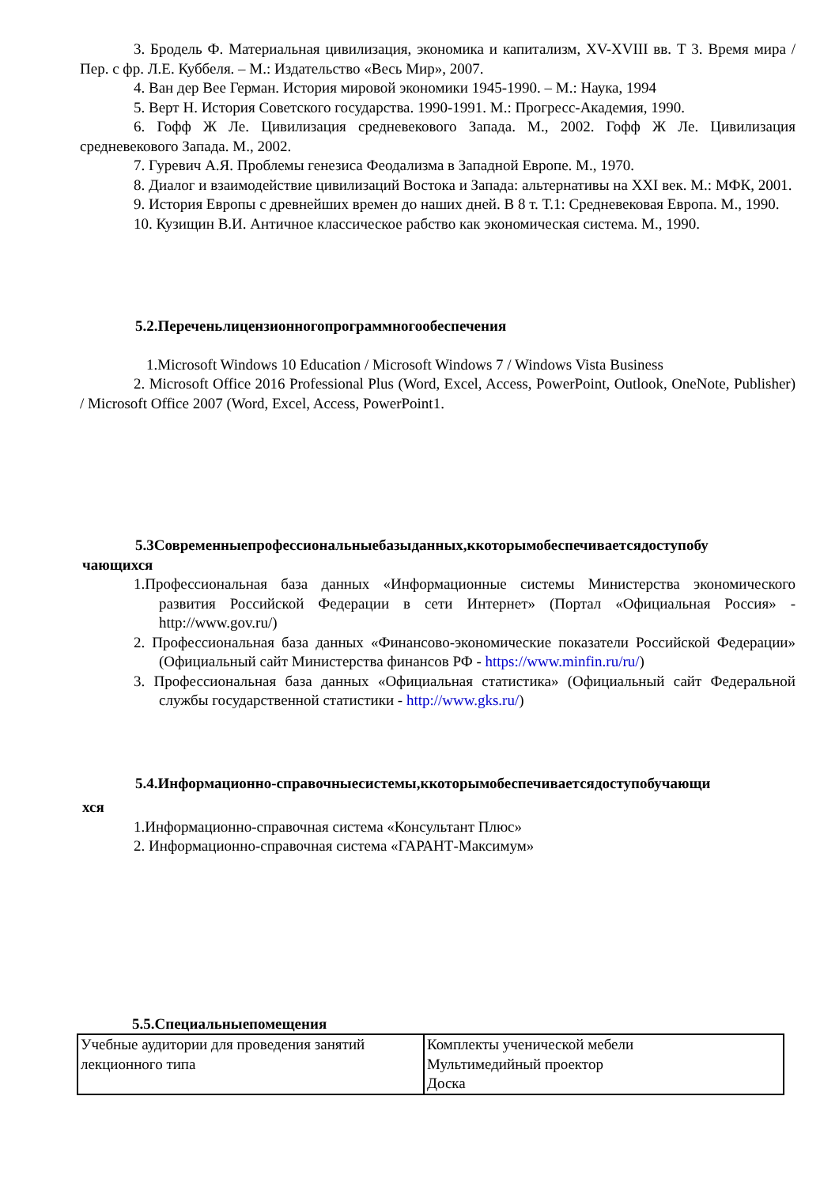3. Бродель Ф. Материальная цивилизация, экономика и капитализм, XV-XVIII вв. Т 3. Время мира / Пер. с фр. Л.Е. Куббеля. – М.: Издательство «Весь Мир», 2007.
4. Ван дер Вее Герман. История мировой экономики 1945-1990. – М.: Наука, 1994
5. Верт Н. История Советского государства. 1990-1991. М.: Прогресс-Академия, 1990.
6. Гофф Ж Ле. Цивилизация средневекового Запада. М., 2002. Гофф Ж Ле. Цивилизация средневекового Запада. М., 2002.
7. Гуревич А.Я. Проблемы генезиса Феодализма в Западной Европе. М., 1970.
8. Диалог и взаимодействие цивилизаций Востока и Запада: альтернативы на XXI век. М.: МФК, 2001.
9. История Европы с древнейших времен до наших дней. В 8 т. Т.1: Средневековая Европа. М., 1990.
10. Кузищин В.И. Античное классическое рабство как экономическая система. М., 1990.
5.2.Переченьлицензионногопрограммногообеспечения
1.Microsoft Windows 10 Education / Microsoft Windows 7 / Windows Vista Business
2. Microsoft Office 2016 Professional Plus (Word, Excel, Access, PowerPoint, Outlook, OneNote, Publisher) / Microsoft Office 2007 (Word, Excel, Access, PowerPoint1.
5.3Современныепрофессиональныебазыданных,ккоторымобеспечиваетсядоступобу
чающихся
1.Профессиональная база данных «Информационные системы Министерства экономического развития Российской Федерации в сети Интернет» (Портал «Официальная Россия» - http://www.gov.ru/)
2. Профессиональная база данных «Финансово-экономические показатели Российской Федерации» (Официальный сайт Министерства финансов РФ - https://www.minfin.ru/ru/)
3. Профессиональная база данных «Официальная статистика» (Официальный сайт Федеральной службы государственной статистики - http://www.gks.ru/)
5.4.Информационно-справочныесистемы,ккоторымобеспечиваетсядоступобучающи
хся
1.Информационно-справочная система «Консультант Плюс»
2. Информационно-справочная система «ГАРАНТ-Максимум»
5.5.Специальныепомещения
| Учебные аудитории для проведения занятий лекционного типа | Комплекты ученической мебели Мультимедийный проектор Доска |